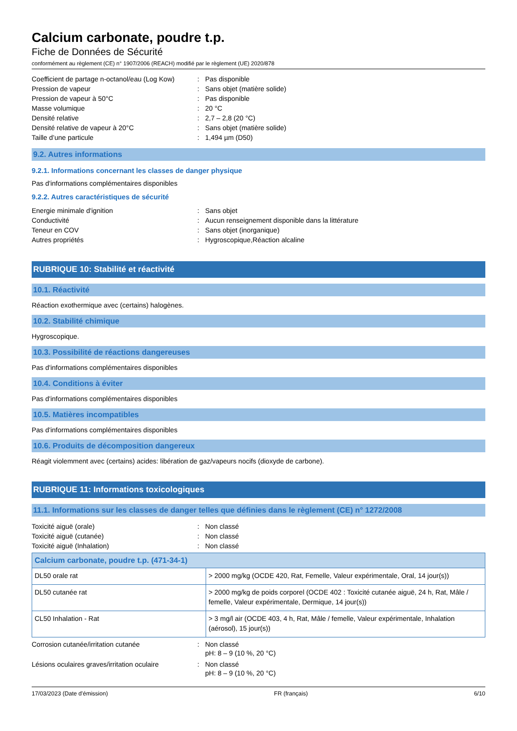Calcium carbonate, poudre t.p.
Fiche de Données de Sécurité
conformément au règlement (CE) n° 1907/2006 (REACH) modifié par le règlement (UE) 2020/878
| Coefficient de partage n-octanol/eau (Log Kow) | : | Pas disponible |
| Pression de vapeur | : | Sans objet (matière solide) |
| Pression de vapeur à 50°C | : | Pas disponible |
| Masse volumique | : | 20 °C |
| Densité relative | : | 2,7 – 2,8 (20 °C) |
| Densité relative de vapeur à 20°C | : | Sans objet (matière solide) |
| Taille d’une particule | : | 1,494 µm (D50) |
9.2. Autres informations
9.2.1. Informations concernant les classes de danger physique
Pas d'informations complémentaires disponibles
9.2.2. Autres caractéristiques de sécurité
| Energie minimale d'ignition | : | Sans objet |
| Conductivité | : | Aucun renseignement disponible dans la littérature |
| Teneur en COV | : | Sans objet (inorganique) |
| Autres propriétés | : | Hygroscopique,Réaction alcaline |
RUBRIQUE 10: Stabilité et réactivité
10.1. Réactivité
Réaction exothermique avec (certains) halogènes.
10.2. Stabilité chimique
Hygroscopique.
10.3. Possibilité de réactions dangereuses
Pas d'informations complémentaires disponibles
10.4. Conditions à éviter
Pas d'informations complémentaires disponibles
10.5. Matières incompatibles
Pas d'informations complémentaires disponibles
10.6. Produits de décomposition dangereux
Réagit violemment avec (certains) acides: libération de gaz/vapeurs nocifs (dioxyde de carbone).
RUBRIQUE 11: Informations toxicologiques
11.1. Informations sur les classes de danger telles que définies dans le règlement (CE) n° 1272/2008
| Toxicité aiguë (orale) | : | Non classé |
| Toxicité aiguë (cutanée) | : | Non classé |
| Toxicité aiguë (Inhalation) | : | Non classé |
| Calcium carbonate, poudre t.p. (471-34-1) | |
| --- | --- |
| DL50 orale rat | > 2000 mg/kg (OCDE 420, Rat, Femelle, Valeur expérimentale, Oral, 14 jour(s)) |
| DL50 cutanée rat | > 2000 mg/kg de poids corporel (OCDE 402 : Toxicité cutanée aiguë, 24 h, Rat, Mâle / femelle, Valeur expérimentale, Dermique, 14 jour(s)) |
| CL50 Inhalation - Rat | > 3 mg/l air (OCDE 403, 4 h, Rat, Mâle / femelle, Valeur expérimentale, Inhalation (aérosol), 15 jour(s)) |
| Corrosion cutanée/irritation cutanée | : | Non classé pH: 8 – 9 (10 %, 20 °C) |
| Lésions oculaires graves/irritation oculaire | : | Non classé pH: 8 – 9 (10 %, 20 °C) |
17/03/2023 (Date d'émission) FR (français) 6/10